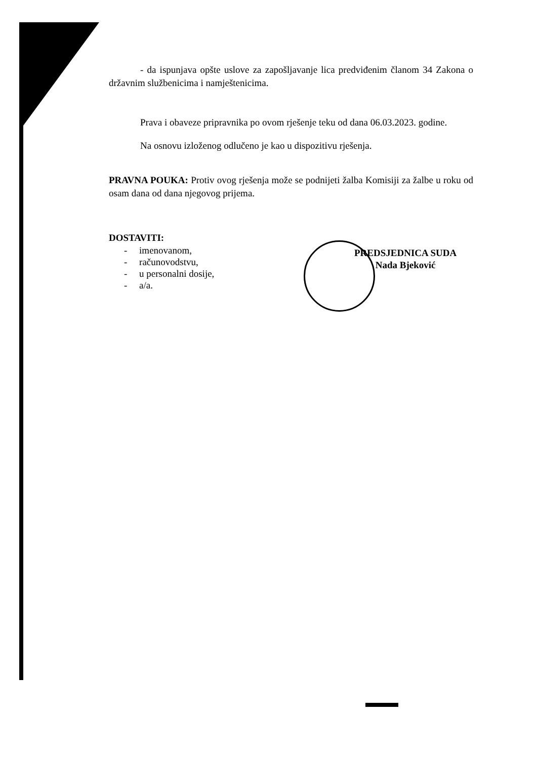- da ispunjava opšte uslove za zapošljavanje lica predviđenim članom 34 Zakona o državnim službenicima i namještenicima.
Prava i obaveze pripravnika po ovom rješenje teku od dana 06.03.2023. godine.
Na osnovu izloženog odlučeno je kao u dispozitivu rješenja.
PRAVNA POUKA: Protiv ovog rješenja može se podnijeti žalba Komisiji za žalbe u roku od osam dana od dana njegovog prijema.
DOSTAVITI:
- imenovanom,
- računovodstvu,
- u personalni dosije,
- a/a.
PREDSJEDNICA SUDA
Nada Bjeković